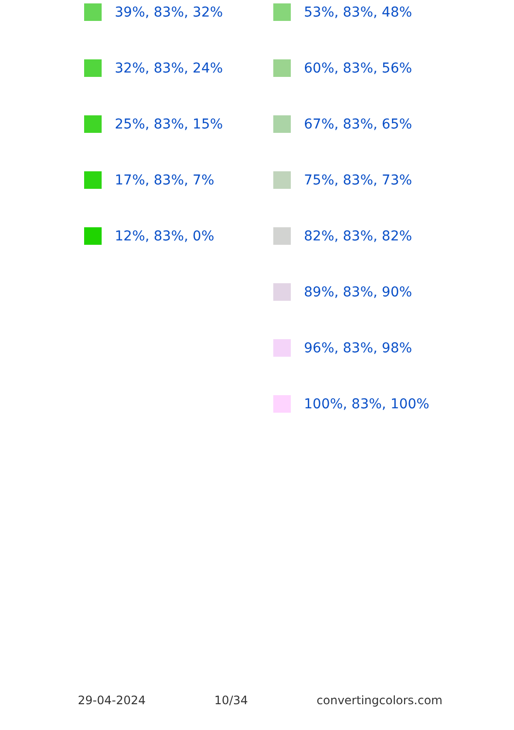39%, 83%, 32%
32%, 83%, 24%
25%, 83%, 15%
17%, 83%, 7%
12%, 83%, 0%
53%, 83%, 48%
60%, 83%, 56%
67%, 83%, 65%
75%, 83%, 73%
82%, 83%, 82%
89%, 83%, 90%
96%, 83%, 98%
100%, 83%, 100%
29-04-2024 10/34 convertingcolors.com